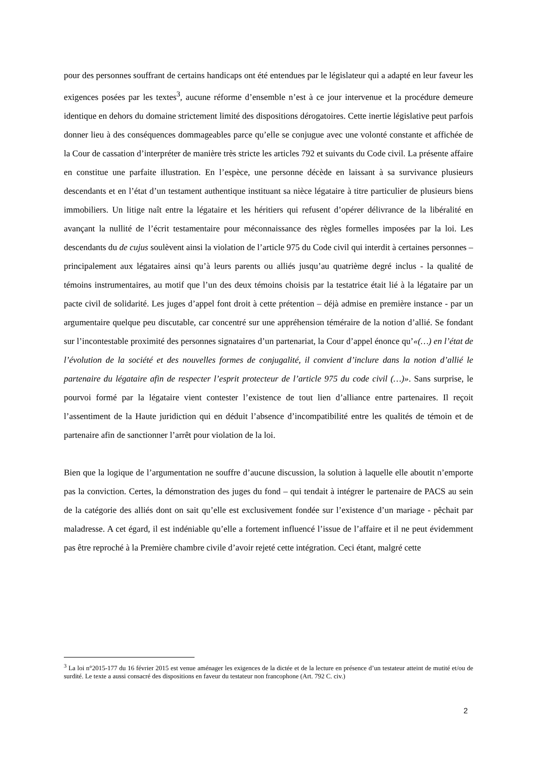pour des personnes souffrant de certains handicaps ont été entendues par le législateur qui a adapté en leur faveur les exigences posées par les textes<sup>3</sup>, aucune réforme d’ensemble n’est à ce jour intervenue et la procédure demeure identique en dehors du domaine strictement limité des dispositions dérogatoires. Cette inertie législative peut parfois donner lieu à des conséquences dommageables parce qu’elle se conjugue avec une volonté constante et affichée de la Cour de cassation d’interpréter de manière très stricte les articles 792 et suivants du Code civil. La présente affaire en constitue une parfaite illustration. En l’espèce, une personne décède en laissant à sa survivance plusieurs descendants et en l’état d’un testament authentique instituant sa nièce légataire à titre particulier de plusieurs biens immobiliers. Un litige naît entre la légataire et les héritiers qui refusent d’opérer délivrance de la libéralité en avançant la nullité de l’écrit testamentaire pour méconnaissance des règles formelles imposées par la loi. Les descendants du de cujus soulèvent ainsi la violation de l’article 975 du Code civil qui interdit à certaines personnes – principalement aux légataires ainsi qu’à leurs parents ou alliés jusqu’au quatrième degré inclus - la qualité de témoins instrumentaires, au motif que l’un des deux témoins choisis par la testatrice était lié à la légataire par un pacte civil de solidarité. Les juges d’appel font droit à cette prétention – déjà admise en première instance - par un argumentaire quelque peu discutable, car concentré sur une appréhension téméraire de la notion d’allié. Se fondant sur l’incontestable proximité des personnes signataires d’un partenariat, la Cour d’appel énonce qu’«(…) en l’état de l’évolution de la société et des nouvelles formes de conjugalité, il convient d’inclure dans la notion d’allié le partenaire du légataire afin de respecter l’esprit protecteur de l’article 975 du code civil (…)». Sans surprise, le pourvoi formé par la légataire vient contester l’existence de tout lien d’alliance entre partenaires. Il reçoit l’assentiment de la Haute juridiction qui en déduit l’absence d’incompatibilité entre les qualités de témoin et de partenaire afin de sanctionner l’arrêt pour violation de la loi.
Bien que la logique de l’argumentation ne souffre d’aucune discussion, la solution à laquelle elle aboutit n’emporte pas la conviction. Certes, la démonstration des juges du fond – qui tendait à intégrer le partenaire de PACS au sein de la catégorie des alliés dont on sait qu’elle est exclusivement fondée sur l’existence d’un mariage - pêchait par maladresse. A cet égard, il est indéniable qu’elle a fortement influencé l’issue de l’affaire et il ne peut évidemment pas être reproché à la Première chambre civile d’avoir rejeté cette intégration. Ceci étant, malgré cette
<sup>3</sup> La loi n°2015-177 du 16 février 2015 est venue aménager les exigences de la dictée et de la lecture en présence d’un testateur atteint de mutité et/ou de surdité. Le texte a aussi consacré des dispositions en faveur du testateur non francophone (Art. 792 C. civ.)
2